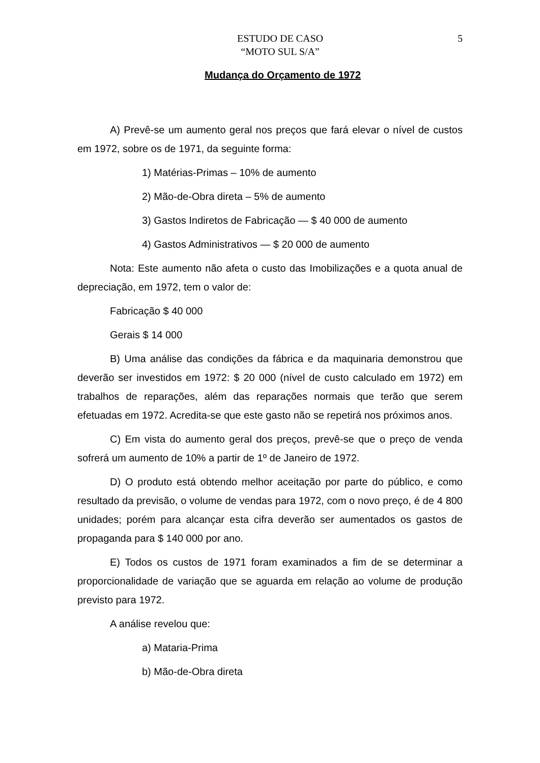ESTUDO DE CASO
“MOTO SUL S/A”
5
Mudança do Orçamento de 1972
A) Prevê-se um aumento geral nos preços que fará elevar o nível de custos em 1972, sobre os de 1971, da seguinte forma:
1) Matérias-Primas – 10% de aumento
2) Mão-de-Obra direta – 5% de aumento
3) Gastos Indiretos de Fabricação — $ 40 000 de aumento
4) Gastos Administrativos — $ 20 000 de aumento
Nota: Este aumento não afeta o custo das Imobilizações e a quota anual de depreciação, em 1972, tem o valor de:
Fabricação $ 40 000
Gerais $ 14 000
B) Uma análise das condições da fábrica e da maquinaria demonstrou que deverão ser investidos em 1972: $ 20 000 (nível de custo calculado em 1972) em trabalhos de reparações, além das reparações normais que terão que serem efetuadas em 1972. Acredita-se que este gasto não se repetirá nos próximos anos.
C) Em vista do aumento geral dos preços, prevê-se que o preço de venda sofrerá um aumento de 10% a partir de 1º de Janeiro de 1972.
D) O produto está obtendo melhor aceitação por parte do público, e como resultado da previsão, o volume de vendas para 1972, com o novo preço, é de 4 800 unidades; porém para alcançar esta cifra deverão ser aumentados os gastos de propaganda para $ 140 000 por ano.
E) Todos os custos de 1971 foram examinados a fim de se determinar a proporcionalidade de variação que se aguarda em relação ao volume de produção previsto para 1972.
A análise revelou que:
a) Mataria-Prima
b) Mão-de-Obra direta